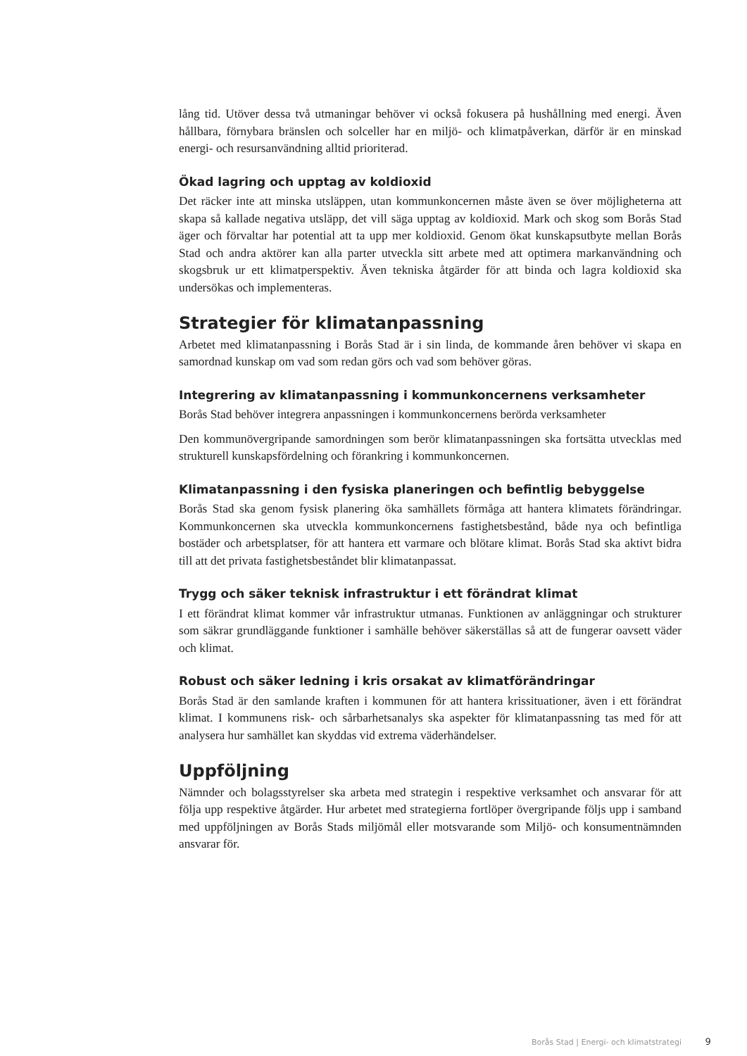lång tid. Utöver dessa två utmaningar behöver vi också fokusera på hushållning med energi. Även hållbara, förnybara bränslen och solceller har en miljö- och klimatpåverkan, därför är en minskad energi- och resursanvändning alltid prioriterad.
Ökad lagring och upptag av koldioxid
Det räcker inte att minska utsläppen, utan kommunkoncernen måste även se över möjligheterna att skapa så kallade negativa utsläpp, det vill säga upptag av koldioxid. Mark och skog som Borås Stad äger och förvaltar har potential att ta upp mer koldioxid. Genom ökat kunskapsutbyte mellan Borås Stad och andra aktörer kan alla parter utveckla sitt arbete med att optimera markanvändning och skogsbruk ur ett klimatperspektiv. Även tekniska åtgärder för att binda och lagra koldioxid ska undersökas och implementeras.
Strategier för klimatanpassning
Arbetet med klimatanpassning i Borås Stad är i sin linda, de kommande åren behöver vi skapa en samordnad kunskap om vad som redan görs och vad som behöver göras.
Integrering av klimatanpassning i kommunkoncernens verksamheter
Borås Stad behöver integrera anpassningen i kommunkoncernens berörda verksamheter
Den kommunövergripande samordningen som berör klimatanpassningen ska fortsätta utvecklas med strukturell kunskapsfördelning och förankring i kommunkoncernen.
Klimatanpassning i den fysiska planeringen och befintlig bebyggelse
Borås Stad ska genom fysisk planering öka samhällets förmåga att hantera klimatets förändringar. Kommunkoncernen ska utveckla kommunkoncernens fastighetsbestånd, både nya och befintliga bostäder och arbetsplatser, för att hantera ett varmare och blötare klimat. Borås Stad ska aktivt bidra till att det privata fastighetsbeståndet blir klimatanpassat.
Trygg och säker teknisk infrastruktur i ett förändrat klimat
I ett förändrat klimat kommer vår infrastruktur utmanas. Funktionen av anläggningar och strukturer som säkrar grundläggande funktioner i samhälle behöver säkerställas så att de fungerar oavsett väder och klimat.
Robust och säker ledning i kris orsakat av klimatförändringar
Borås Stad är den samlande kraften i kommunen för att hantera krissituationer, även i ett förändrat klimat. I kommunens risk- och sårbarhetsanalys ska aspekter för klimatanpassning tas med för att analysera hur samhället kan skyddas vid extrema väderhändelser.
Uppföljning
Nämnder och bolagsstyrelser ska arbeta med strategin i respektive verksamhet och ansvarar för att följa upp respektive åtgärder. Hur arbetet med strategierna fortlöper övergripande följs upp i samband med uppföljningen av Borås Stads miljömål eller motsvarande som Miljö- och konsumentnämnden ansvarar för.
Borås Stad | Energi- och klimatstrategi 9